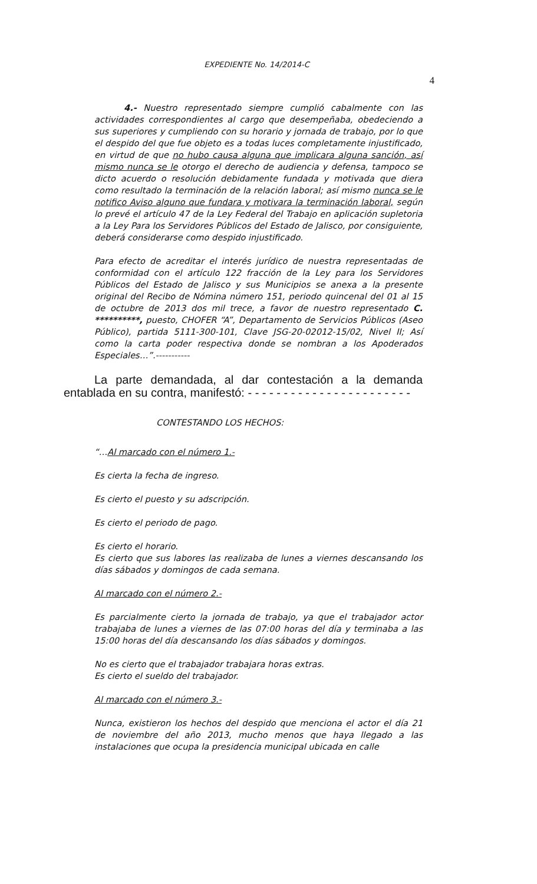EXPEDIENTE No. 14/2014-C
4
4.- Nuestro representado siempre cumplió cabalmente con las actividades correspondientes al cargo que desempeñaba, obedeciendo a sus superiores y cumpliendo con su horario y jornada de trabajo, por lo que el despido del que fue objeto es a todas luces completamente injustificado, en virtud de que no hubo causa alguna que implicara alguna sanción, así mismo nunca se le otorgo el derecho de audiencia y defensa, tampoco se dicto acuerdo o resolución debidamente fundada y motivada que diera como resultado la terminación de la relación laboral; así mismo nunca se le notifico Aviso alguno que fundara y motivara la terminación laboral, según lo prevé el artículo 47 de la Ley Federal del Trabajo en aplicación supletoria a la Ley Para los Servidores Públicos del Estado de Jalisco, por consiguiente, deberá considerarse como despido injustificado.
Para efecto de acreditar el interés jurídico de nuestra representadas de conformidad con el artículo 122 fracción de la Ley para los Servidores Públicos del Estado de Jalisco y sus Municipios se anexa a la presente original del Recibo de Nómina número 151, periodo quincenal del 01 al 15 de octubre de 2013 dos mil trece, a favor de nuestro representado C. **********, puesto, CHOFER “A”, Departamento de Servicios Públicos (Aseo Público), partida 5111-300-101, Clave JSG-20-02012-15/02, Nivel II; Así como la carta poder respectiva donde se nombran a los Apoderados Especiales…”.-----------
La parte demandada, al dar contestación a la demanda entablada en su contra, manifestó: - - - - - - - - - - - - - - - - - - - - - - -
CONTESTANDO LOS HECHOS:
“…Al marcado con el número 1.-
Es cierta la fecha de ingreso.
Es cierto el puesto y su adscripción.
Es cierto el periodo de pago.
Es cierto el horario.
Es cierto que sus labores las realizaba de lunes a viernes descansando los días sábados y domingos de cada semana.
Al marcado con el número 2.-
Es parcialmente cierto la jornada de trabajo, ya que el trabajador actor trabajaba de lunes a viernes de las 07:00 horas del día y terminaba a las 15:00 horas del día descansando los días sábados y domingos.
No es cierto que el trabajador trabajara horas extras.
Es cierto el sueldo del trabajador.
Al marcado con el número 3.-
Nunca, existieron los hechos del despido que menciona el actor el día 21 de noviembre del año 2013, mucho menos que haya llegado a las instalaciones que ocupa la presidencia municipal ubicada en calle